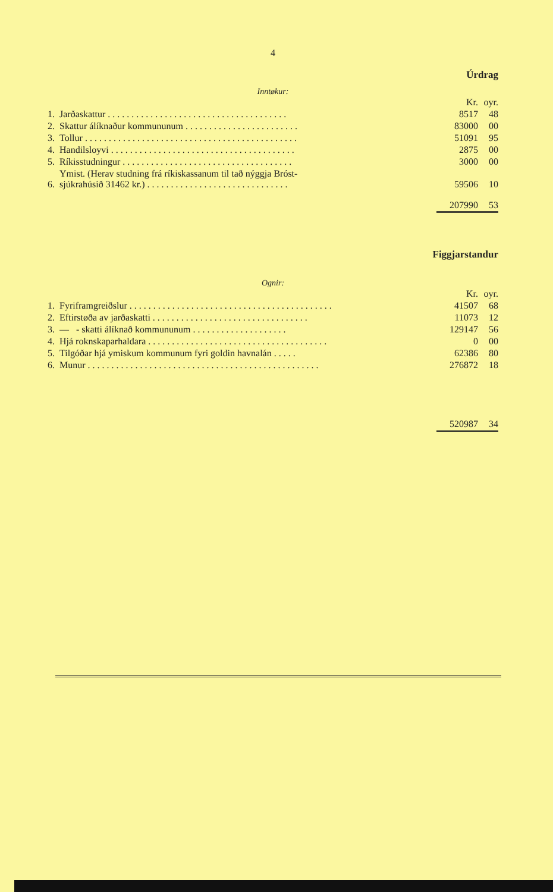4
Úrdrag
Inntøkur:
| | | Kr. | oyr. |
| 1. | Jarðaskattur . . . . . . . . . . . . . . . . . . . . . . . . . . . . . . . . . . . . . . | 8517 | 48 |
| 2. | Skattur álíknaður kommununum . . . . . . . . . . . . . . . . . . . . . . . . | 83000 | 00 |
| 3. | Tollur . . . . . . . . . . . . . . . . . . . . . . . . . . . . . . . . . . . . . . . . . . . . . | 51091 | 95 |
| 4. | Handilsloyvi . . . . . . . . . . . . . . . . . . . . . . . . . . . . . . . . . . . . . . . | 2875 | 00 |
| 5. | Ríkisstudningur . . . . . . . . . . . . . . . . . . . . . . . . . . . . . . . . . . . . | 3000 | 00 |
| 6. | Ymist. (Herav studning frá ríkiskassanum til tað nýggja Bróst- sjúkrahúsið 31462 kr.) . . . . . . . . . . . . . . . . . . . . . . . . . . . . . . | 59506 | 10 |
| | | 207990 | 53 |
Figgjarstandur
Ognir:
| | | Kr. | oyr. |
| 1. | Fyriframgreiðslur . . . . . . . . . . . . . . . . . . . . . . . . . . . . . . . . . . . . . . . . . . . | 41507 | 68 |
| 2. | Eftirstøða av jarðaskatti . . . . . . . . . . . . . . . . . . . . . . . . . . . . . . . . . | 11073 | 12 |
| 3. | — - skatti álíknað kommununum . . . . . . . . . . . . . . . . . . . . | 129147 | 56 |
| 4. | Hjá roknskaparhaldara . . . . . . . . . . . . . . . . . . . . . . . . . . . . . . . . . . . . . . | 0 | 00 |
| 5. | Tilgóðar hjá ymiskum kommunum fyri goldin havnalán . . . . . | 62386 | 80 |
| 6. | Munur . . . . . . . . . . . . . . . . . . . . . . . . . . . . . . . . . . . . . . . . . . . . . . . . . | 276872 | 18 |
| | | 520987 | 34 |